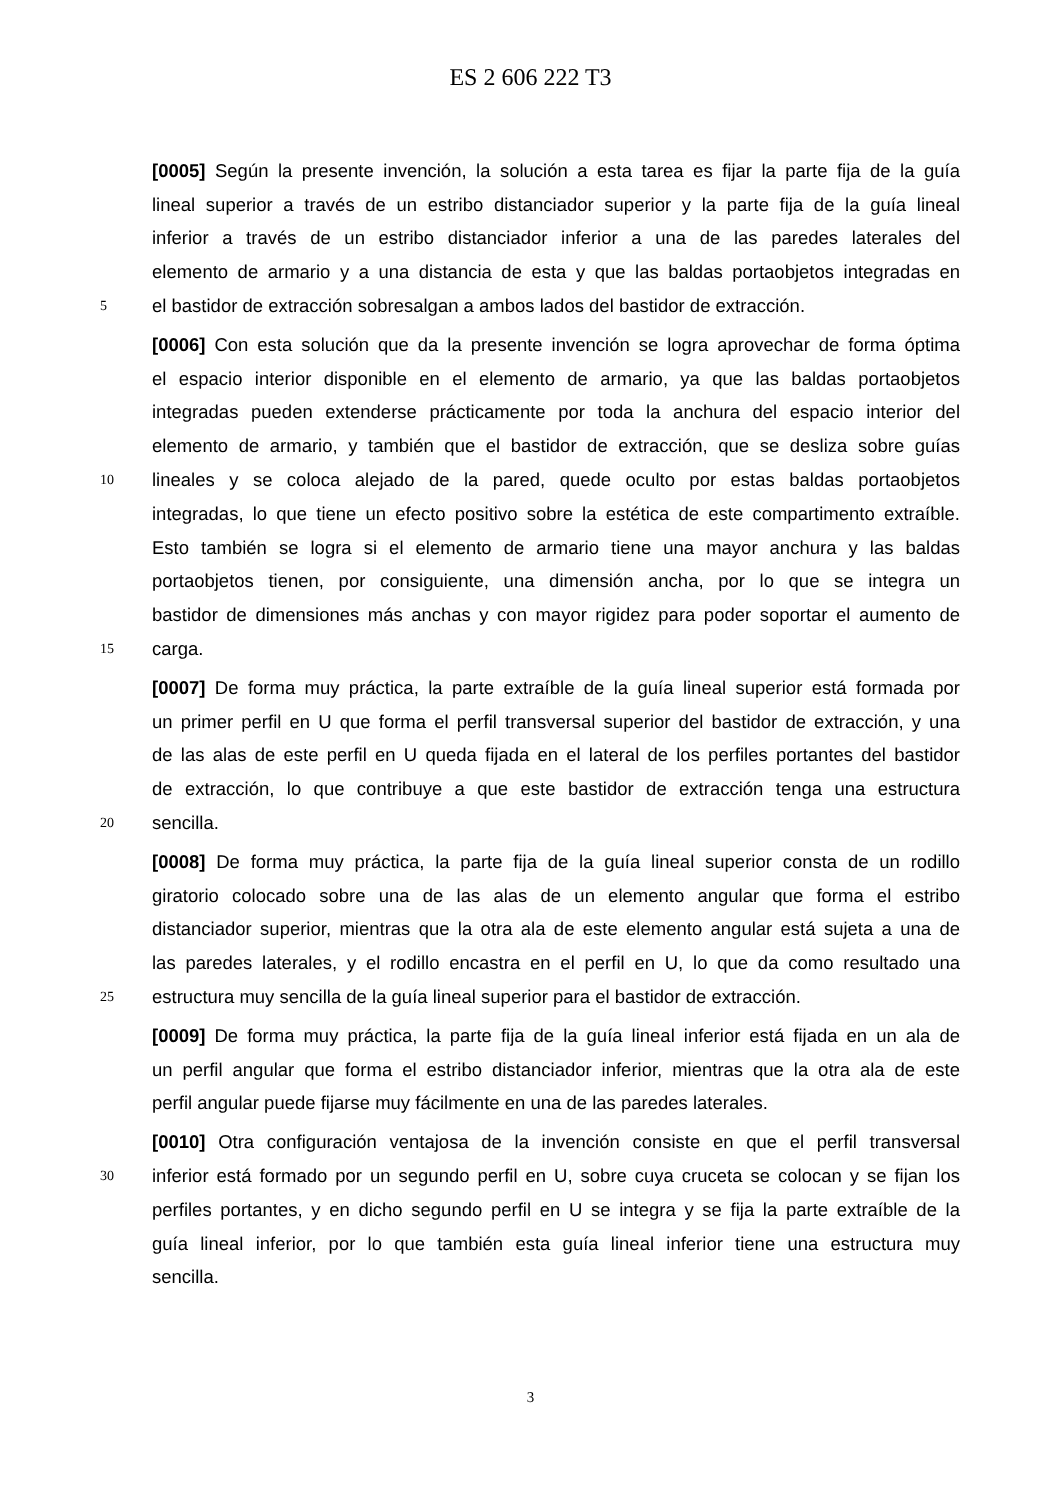ES 2 606 222 T3
[0005] Según la presente invención, la solución a esta tarea es fijar la parte fija de la guía
lineal superior a través de un estribo distanciador superior y la parte fija de la guía lineal
inferior a través de un estribo distanciador inferior a una de las paredes laterales del
elemento de armario y a una distancia de esta y que las baldas portaobjetos integradas en
5 el bastidor de extracción sobresalgan a ambos lados del bastidor de extracción.
[0006] Con esta solución que da la presente invención se logra aprovechar de forma óptima
el espacio interior disponible en el elemento de armario, ya que las baldas portaobjetos
integradas pueden extenderse prácticamente por toda la anchura del espacio interior del
elemento de armario, y también que el bastidor de extracción, que se desliza sobre guías
10 lineales y se coloca alejado de la pared, quede oculto por estas baldas portaobjetos
integradas, lo que tiene un efecto positivo sobre la estética de este compartimento extraíble.
Esto también se logra si el elemento de armario tiene una mayor anchura y las baldas
portaobjetos tienen, por consiguiente, una dimensión ancha, por lo que se integra un
bastidor de dimensiones más anchas y con mayor rigidez para poder soportar el aumento de
15 carga.
[0007] De forma muy práctica, la parte extraíble de la guía lineal superior está formada por
un primer perfil en U que forma el perfil transversal superior del bastidor de extracción, y una
de las alas de este perfil en U queda fijada en el lateral de los perfiles portantes del bastidor
de extracción, lo que contribuye a que este bastidor de extracción tenga una estructura
20 sencilla.
[0008] De forma muy práctica, la parte fija de la guía lineal superior consta de un rodillo
giratorio colocado sobre una de las alas de un elemento angular que forma el estribo
distanciador superior, mientras que la otra ala de este elemento angular está sujeta a una de
las paredes laterales, y el rodillo encastra en el perfil en U, lo que da como resultado una
25 estructura muy sencilla de la guía lineal superior para el bastidor de extracción.
[0009] De forma muy práctica, la parte fija de la guía lineal inferior está fijada en un ala de
un perfil angular que forma el estribo distanciador inferior, mientras que la otra ala de este
perfil angular puede fijarse muy fácilmente en una de las paredes laterales.
[0010] Otra configuración ventajosa de la invención consiste en que el perfil transversal
30 inferior está formado por un segundo perfil en U, sobre cuya cruceta se colocan y se fijan los
perfiles portantes, y en dicho segundo perfil en U se integra y se fija la parte extraíble de la
guía lineal inferior, por lo que también esta guía lineal inferior tiene una estructura muy
sencilla.
3